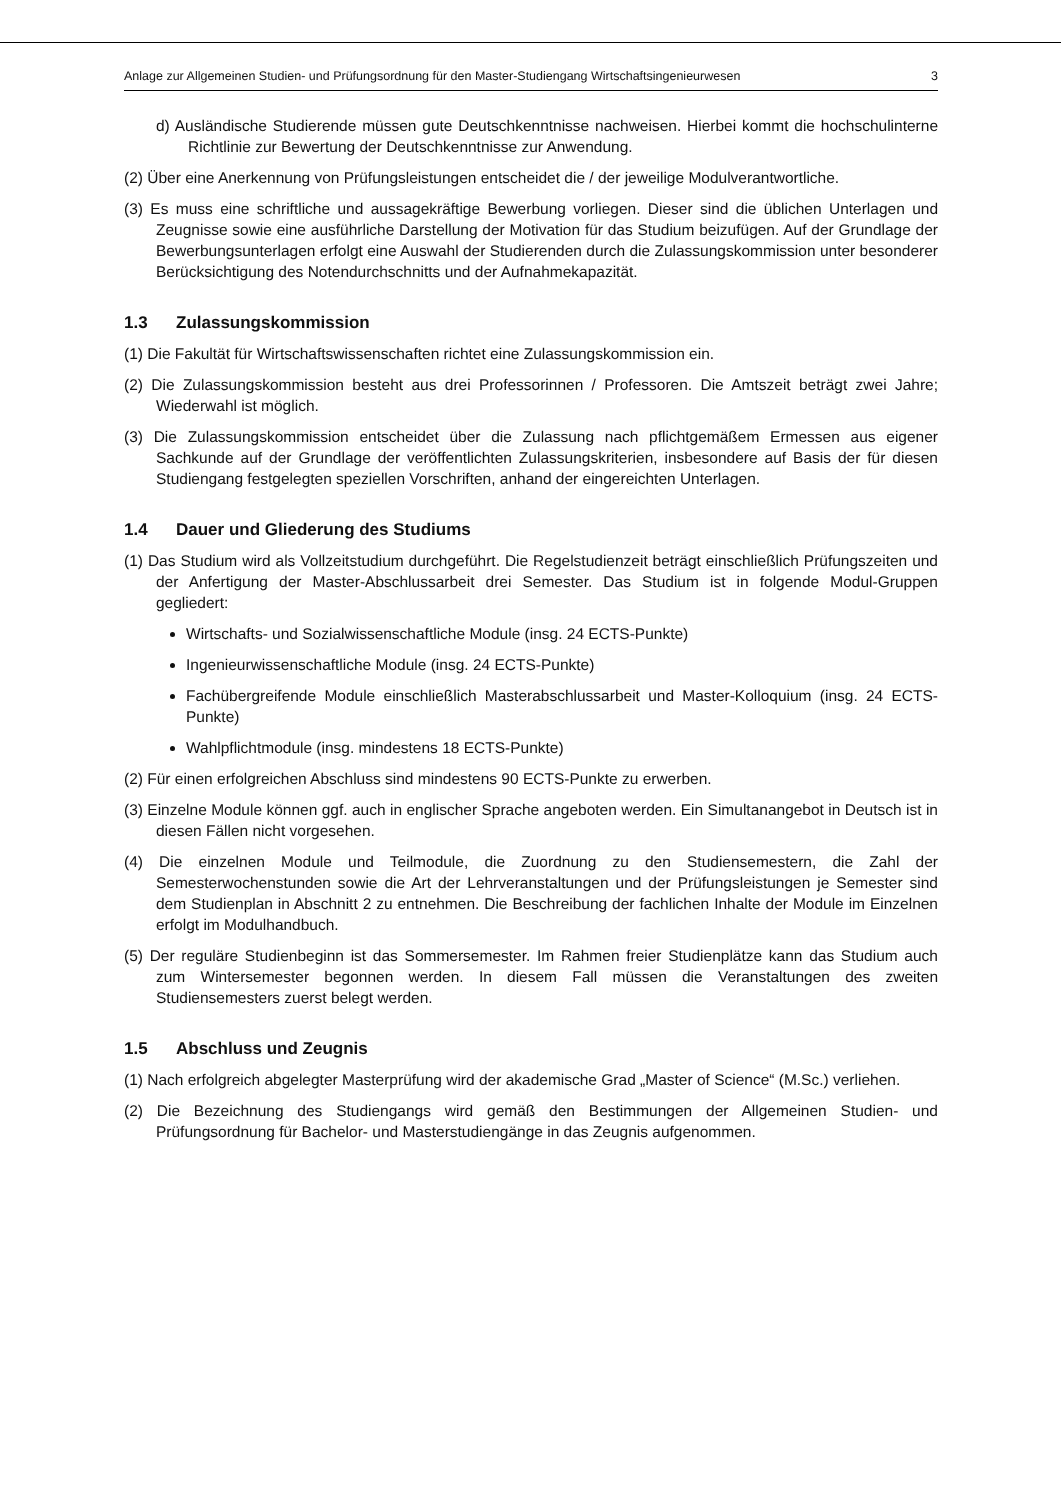Anlage zur Allgemeinen Studien- und Prüfungsordnung für den Master-Studiengang Wirtschaftsingenieurwesen 3
d) Ausländische Studierende müssen gute Deutschkenntnisse nachweisen. Hierbei kommt die hochschulinterne Richtlinie zur Bewertung der Deutschkenntnisse zur Anwendung.
(2) Über eine Anerkennung von Prüfungsleistungen entscheidet die / der jeweilige Modulverantwortliche.
(3) Es muss eine schriftliche und aussagekräftige Bewerbung vorliegen. Dieser sind die üblichen Unterlagen und Zeugnisse sowie eine ausführliche Darstellung der Motivation für das Studium beizufügen. Auf der Grundlage der Bewerbungsunterlagen erfolgt eine Auswahl der Studierenden durch die Zulassungskommission unter besonderer Berücksichtigung des Notendurchschnitts und der Aufnahmekapazität.
1.3 Zulassungskommission
(1) Die Fakultät für Wirtschaftswissenschaften richtet eine Zulassungskommission ein.
(2) Die Zulassungskommission besteht aus drei Professorinnen / Professoren. Die Amtszeit beträgt zwei Jahre; Wiederwahl ist möglich.
(3) Die Zulassungskommission entscheidet über die Zulassung nach pflichtgemäßem Ermessen aus eigener Sachkunde auf der Grundlage der veröffentlichten Zulassungskriterien, insbesondere auf Basis der für diesen Studiengang festgelegten speziellen Vorschriften, anhand der eingereichten Unterlagen.
1.4 Dauer und Gliederung des Studiums
(1) Das Studium wird als Vollzeitstudium durchgeführt. Die Regelstudienzeit beträgt einschließlich Prüfungszeiten und der Anfertigung der Master-Abschlussarbeit drei Semester. Das Studium ist in folgende Modul-Gruppen gegliedert:
Wirtschafts- und Sozialwissenschaftliche Module (insg. 24 ECTS-Punkte)
Ingenieurwissenschaftliche Module (insg. 24 ECTS-Punkte)
Fachübergreifende Module einschließlich Masterabschlussarbeit und Master-Kolloquium (insg. 24 ECTS-Punkte)
Wahlpflichtmodule (insg. mindestens 18 ECTS-Punkte)
(2) Für einen erfolgreichen Abschluss sind mindestens 90 ECTS-Punkte zu erwerben.
(3) Einzelne Module können ggf. auch in englischer Sprache angeboten werden. Ein Simultanangebot in Deutsch ist in diesen Fällen nicht vorgesehen.
(4) Die einzelnen Module und Teilmodule, die Zuordnung zu den Studiensemestern, die Zahl der Semesterwochenstunden sowie die Art der Lehrveranstaltungen und der Prüfungsleistungen je Semester sind dem Studienplan in Abschnitt 2 zu entnehmen. Die Beschreibung der fachlichen Inhalte der Module im Einzelnen erfolgt im Modulhandbuch.
(5) Der reguläre Studienbeginn ist das Sommersemester. Im Rahmen freier Studienplätze kann das Studium auch zum Wintersemester begonnen werden. In diesem Fall müssen die Veranstaltungen des zweiten Studiensemesters zuerst belegt werden.
1.5 Abschluss und Zeugnis
(1) Nach erfolgreich abgelegter Masterprüfung wird der akademische Grad „Master of Science“ (M.Sc.) verliehen.
(2) Die Bezeichnung des Studiengangs wird gemäß den Bestimmungen der Allgemeinen Studien- und Prüfungsordnung für Bachelor- und Masterstudiengänge in das Zeugnis aufgenommen.